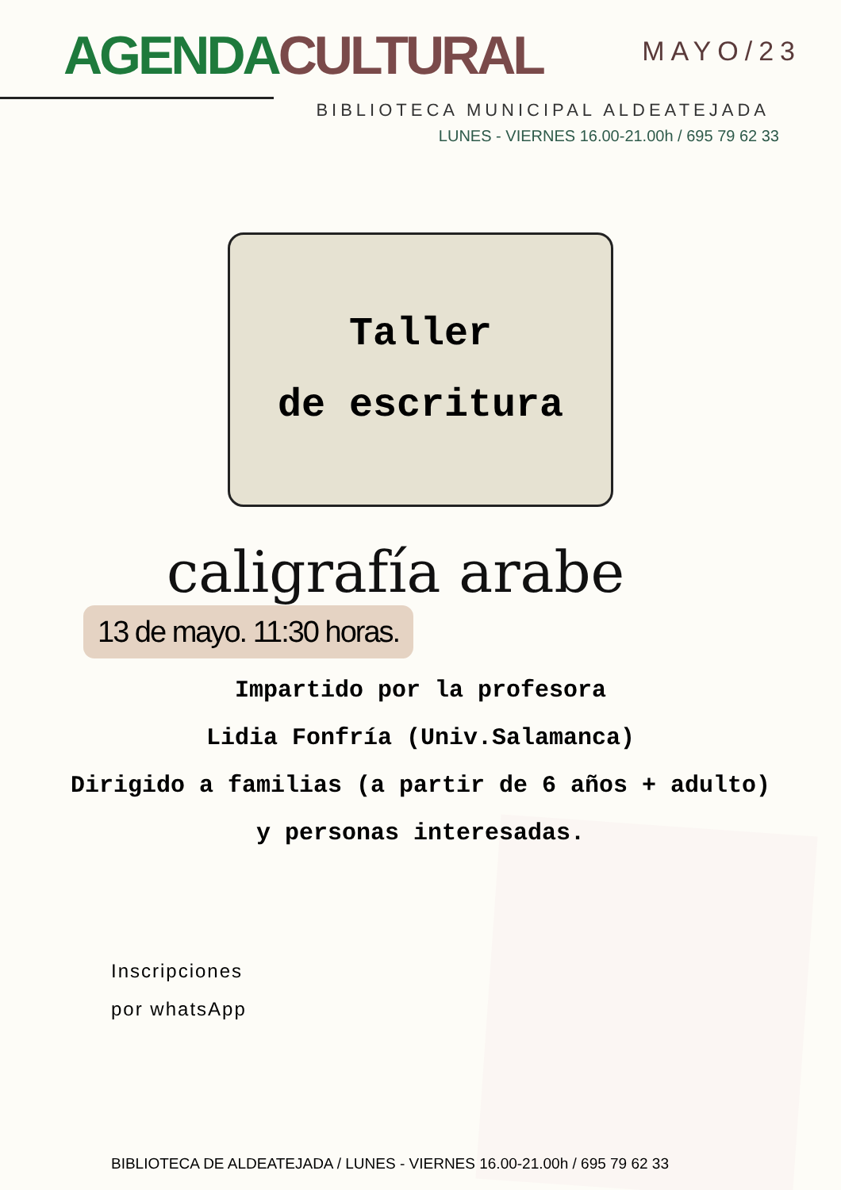AGENDACULTURAL
MAYO/23
BIBLIOTECA MUNICIPAL ALDEATEJADA
LUNES - VIERNES 16.00-21.00h / 695 79 62 33
Taller
de escritura
caligrafía arabe
13 de mayo. 11:30 horas.
Impartido por la profesora
Lidia Fonfría (Univ.Salamanca)
Dirigido a familias (a partir de 6 años + adulto)
y personas interesadas.
Inscripciones
por whatsApp
BIBLIOTECA DE ALDEATEJADA / LUNES - VIERNES 16.00-21.00h / 695 79 62 33